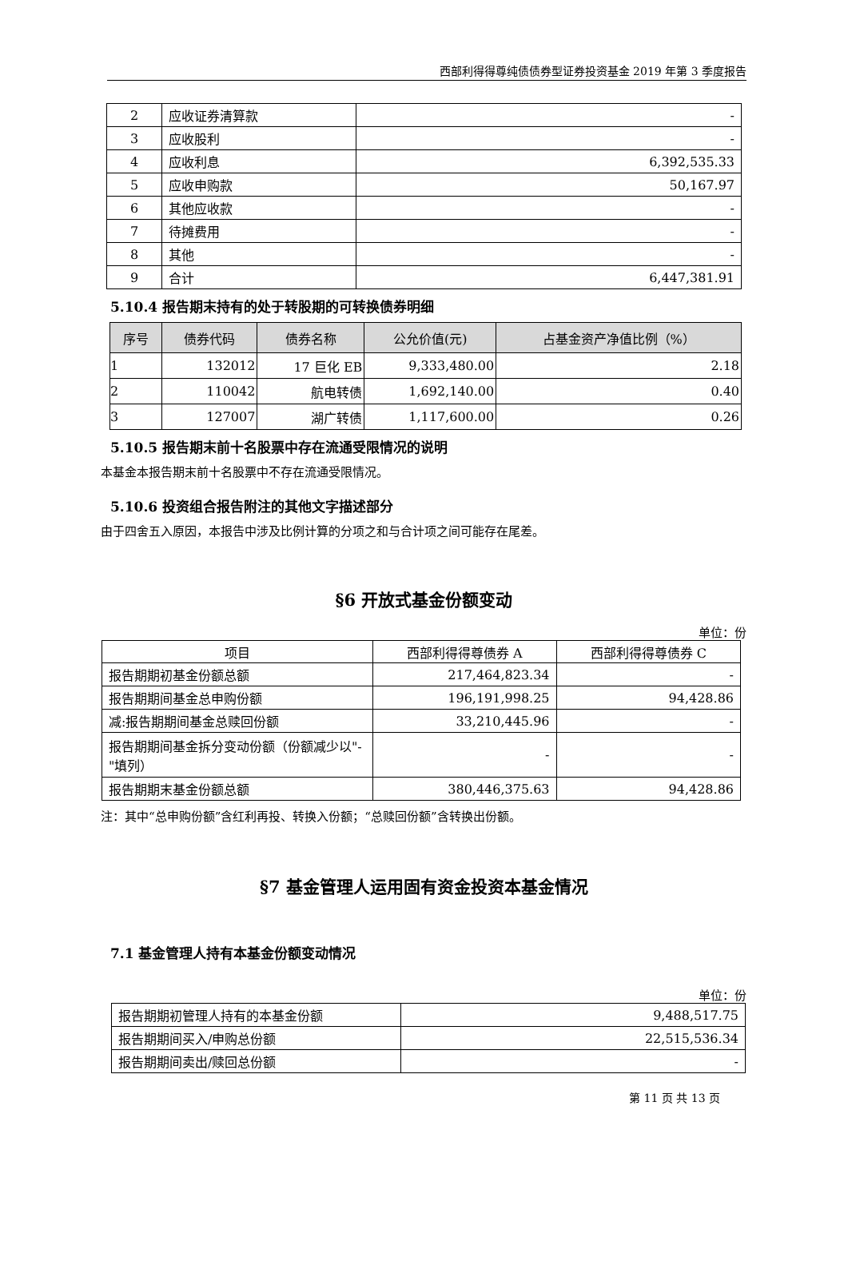西部利得得尊纯债债券型证券投资基金 2019 年第 3 季度报告
| 2 | 应收证券清算款 | - |
| 3 | 应收股利 | - |
| 4 | 应收利息 | 6,392,535.33 |
| 5 | 应收申购款 | 50,167.97 |
| 6 | 其他应收款 | - |
| 7 | 待摊费用 | - |
| 8 | 其他 | - |
| 9 | 合计 | 6,447,381.91 |
5.10.4 报告期末持有的处于转股期的可转换债券明细
| 序号 | 债券代码 | 债券名称 | 公允价值(元) | 占基金资产净值比例（%） |
| --- | --- | --- | --- | --- |
| 1 | 132012 | 17 巨化 EB | 9,333,480.00 | 2.18 |
| 2 | 110042 | 航电转债 | 1,692,140.00 | 0.40 |
| 3 | 127007 | 湖广转债 | 1,117,600.00 | 0.26 |
5.10.5 报告期末前十名股票中存在流通受限情况的说明
本基金本报告期末前十名股票中不存在流通受限情况。
5.10.6 投资组合报告附注的其他文字描述部分
由于四舍五入原因，本报告中涉及比例计算的分项之和与合计项之间可能存在尾差。
§6 开放式基金份额变动
单位：份
| 项目 | 西部利得得尊债券 A | 西部利得得尊债券 C |
| 报告期期初基金份额总额 | 217,464,823.34 | - |
| 报告期期间基金总申购份额 | 196,191,998.25 | 94,428.86 |
| 减:报告期期间基金总赎回份额 | 33,210,445.96 | - |
| 报告期期间基金拆分变动份额（份额减少以"-"填列） | - | - |
| 报告期期末基金份额总额 | 380,446,375.63 | 94,428.86 |
注：其中“总申购份额”含红利再投、转换入份额；“总赎回份额”含转换出份额。
§7 基金管理人运用固有资金投资本基金情况
7.1 基金管理人持有本基金份额变动情况
单位：份
| 报告期期初管理人持有的本基金份额 | 9,488,517.75 |
| 报告期期间买入/申购总份额 | 22,515,536.34 |
| 报告期期间卖出/赎回总份额 | - |
第 11 页 共 13 页